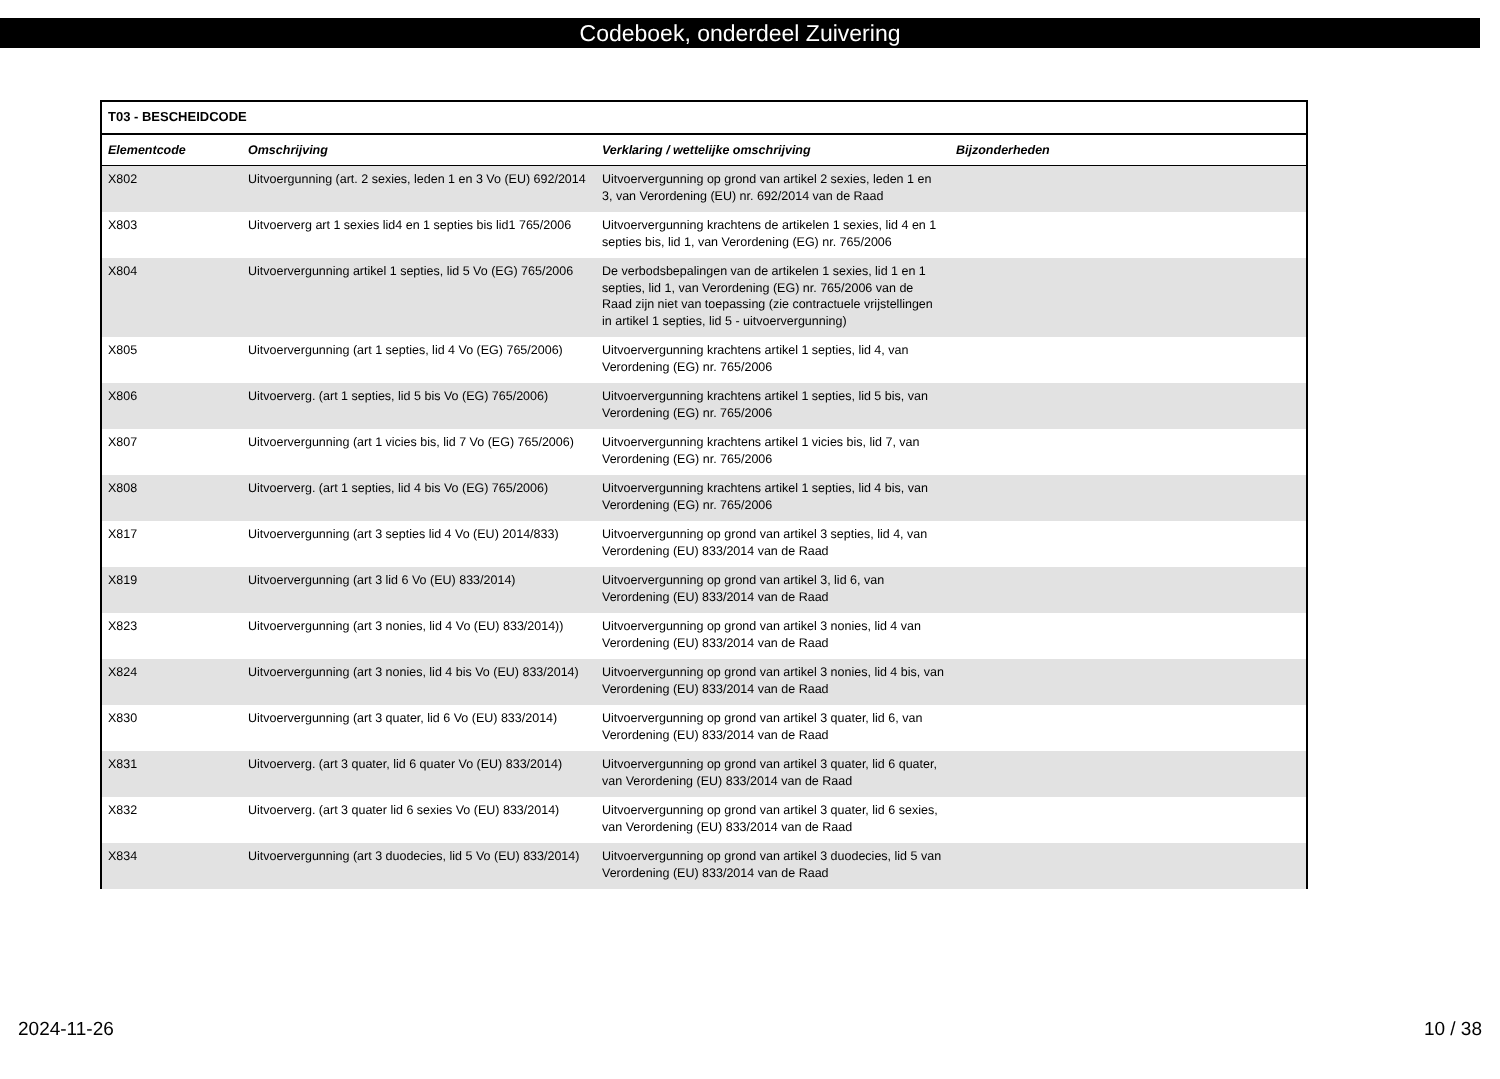Codeboek, onderdeel Zuivering
| T03 - BESCHEIDCODE | | | |
| --- | --- | --- | --- |
| Elementcode | Omschrijving | Verklaring / wettelijke omschrijving | Bijzonderheden |
| X802 | Uitvoergunning (art. 2 sexies, leden 1 en 3 Vo (EU) 692/2014 | Uitvoervergunning op grond van artikel 2 sexies, leden 1 en 3, van Verordening (EU) nr. 692/2014 van de Raad | |
| X803 | Uitvoerverg art 1 sexies lid4 en 1 septies bis lid1 765/2006 | Uitvoervergunning krachtens de artikelen 1 sexies, lid 4 en 1 septies bis, lid 1, van Verordening (EG) nr. 765/2006 | |
| X804 | Uitvoervergunning artikel 1 septies, lid 5 Vo (EG) 765/2006 | De verbodsbepalingen van de artikelen 1 sexies, lid 1 en 1 septies, lid 1, van Verordening (EG) nr. 765/2006 van de Raad zijn niet van toepassing (zie contractuele vrijstellingen in artikel 1 septies, lid 5 - uitvoervergunning) | |
| X805 | Uitvoervergunning (art 1 septies, lid 4 Vo (EG) 765/2006) | Uitvoervergunning krachtens artikel 1 septies, lid 4, van Verordening (EG) nr. 765/2006 | |
| X806 | Uitvoerverg. (art 1 septies, lid 5 bis Vo (EG) 765/2006) | Uitvoervergunning krachtens artikel 1 septies, lid 5 bis, van Verordening (EG) nr. 765/2006 | |
| X807 | Uitvoervergunning (art 1 vicies bis, lid 7 Vo (EG) 765/2006) | Uitvoervergunning krachtens artikel 1 vicies bis, lid 7, van Verordening (EG) nr. 765/2006 | |
| X808 | Uitvoerverg. (art 1 septies, lid 4 bis Vo (EG) 765/2006) | Uitvoervergunning krachtens artikel 1 septies, lid 4 bis, van Verordening (EG) nr. 765/2006 | |
| X817 | Uitvoervergunning (art 3 septies lid 4 Vo (EU) 2014/833) | Uitvoervergunning op grond van artikel 3 septies, lid 4, van Verordening (EU) 833/2014 van de Raad | |
| X819 | Uitvoervergunning (art 3 lid 6 Vo (EU) 833/2014) | Uitvoervergunning op grond van artikel 3, lid 6, van Verordening (EU) 833/2014 van de Raad | |
| X823 | Uitvoervergunning (art 3 nonies, lid 4 Vo (EU) 833/2014)) | Uitvoervergunning op grond van artikel 3 nonies, lid 4 van Verordening (EU) 833/2014 van de Raad | |
| X824 | Uitvoervergunning (art 3 nonies, lid 4 bis Vo (EU) 833/2014) | Uitvoervergunning op grond van artikel 3 nonies, lid 4 bis, van Verordening (EU) 833/2014 van de Raad | |
| X830 | Uitvoervergunning (art 3 quater, lid 6 Vo (EU) 833/2014) | Uitvoervergunning op grond van artikel 3 quater, lid 6, van Verordening (EU) 833/2014 van de Raad | |
| X831 | Uitvoerverg. (art 3 quater, lid 6 quater Vo (EU) 833/2014) | Uitvoervergunning op grond van artikel 3 quater, lid 6 quater, van Verordening (EU) 833/2014 van de Raad | |
| X832 | Uitvoerverg. (art 3 quater lid 6 sexies Vo (EU) 833/2014) | Uitvoervergunning op grond van artikel 3 quater, lid 6 sexies, van Verordening (EU) 833/2014 van de Raad | |
| X834 | Uitvoervergunning (art 3 duodecies, lid 5 Vo (EU) 833/2014) | Uitvoervergunning op grond van artikel 3 duodecies, lid 5 van Verordening (EU) 833/2014 van de Raad | |
2024-11-26 10 / 38